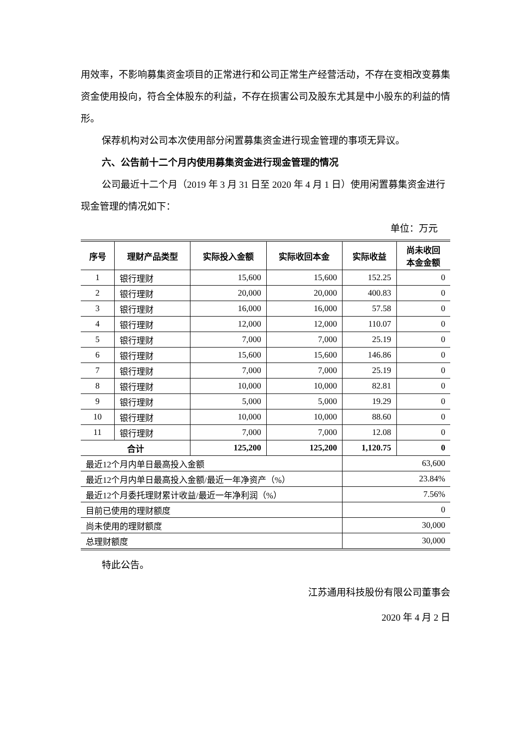用效率，不影响募集资金项目的正常进行和公司正常生产经营活动，不存在变相改变募集资金使用投向，符合全体股东的利益，不存在损害公司及股东尤其是中小股东的利益的情形。
保荐机构对公司本次使用部分闲置募集资金进行现金管理的事项无异议。
六、公告前十二个月内使用募集资金进行现金管理的情况
公司最近十二个月（2019 年 3 月 31 日至 2020 年 4 月 1 日）使用闲置募集资金进行现金管理的情况如下：
单位：万元
| 序号 | 理财产品类型 | 实际投入金额 | 实际收回本金 | 实际收益 | 尚未收回 本金金额 |
| --- | --- | --- | --- | --- | --- |
| 1 | 银行理财 | 15,600 | 15,600 | 152.25 | 0 |
| 2 | 银行理财 | 20,000 | 20,000 | 400.83 | 0 |
| 3 | 银行理财 | 16,000 | 16,000 | 57.58 | 0 |
| 4 | 银行理财 | 12,000 | 12,000 | 110.07 | 0 |
| 5 | 银行理财 | 7,000 | 7,000 | 25.19 | 0 |
| 6 | 银行理财 | 15,600 | 15,600 | 146.86 | 0 |
| 7 | 银行理财 | 7,000 | 7,000 | 25.19 | 0 |
| 8 | 银行理财 | 10,000 | 10,000 | 82.81 | 0 |
| 9 | 银行理财 | 5,000 | 5,000 | 19.29 | 0 |
| 10 | 银行理财 | 10,000 | 10,000 | 88.60 | 0 |
| 11 | 银行理财 | 7,000 | 7,000 | 12.08 | 0 |
| 合计 | | 125,200 | 125,200 | 1,120.75 | 0 |
| 最近12个月内单日最高投入金额 | | | | 63,600 | |
| 最近12个月内单日最高投入金额/最近一年净资产（%） | | | | 23.84% | |
| 最近12个月委托理财累计收益/最近一年净利润（%） | | | | 7.56% | |
| 目前已使用的理财额度 | | | | 0 | |
| 尚未使用的理财额度 | | | | 30,000 | |
| 总理财额度 | | | | 30,000 | |
特此公告。
江苏通用科技股份有限公司董事会
2020 年 4 月 2 日